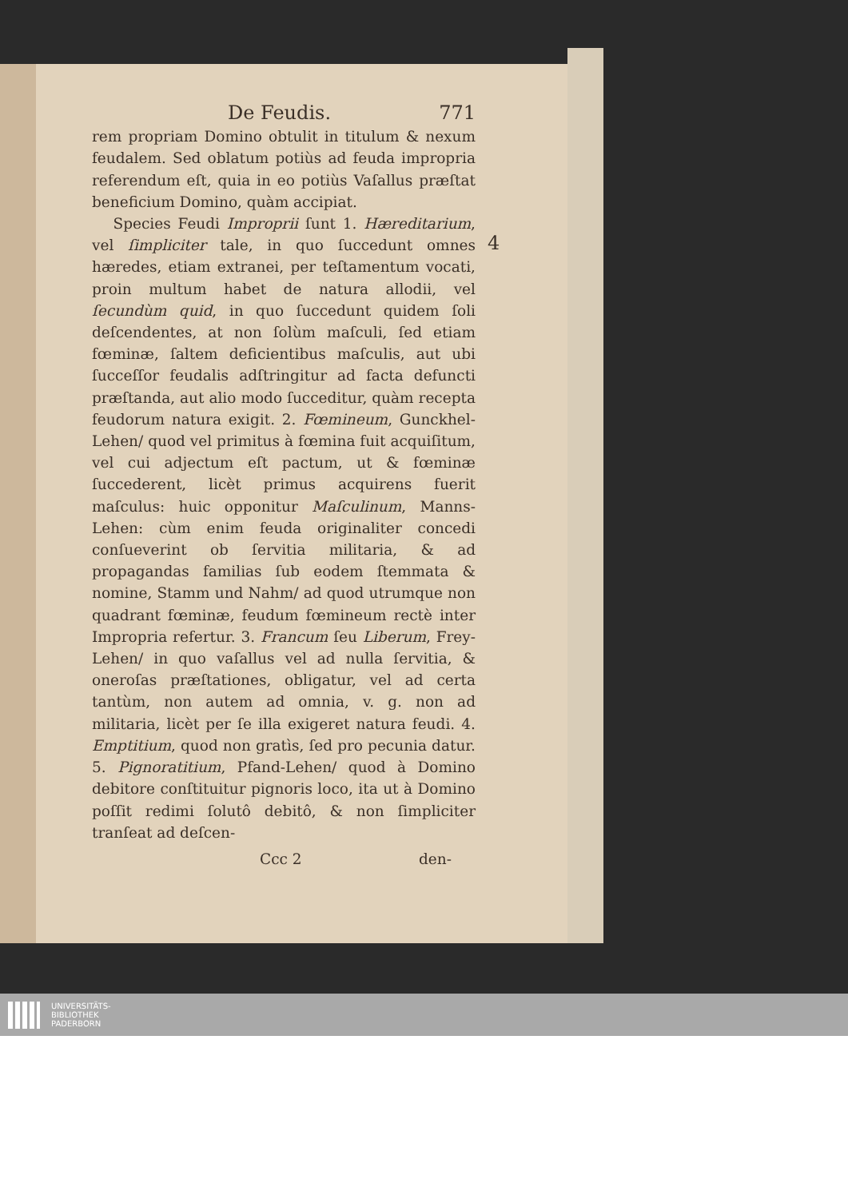De Feudis. 771
rem propriam Domino obtulit in titulum & nexum feudalem. Sed oblatum potiùs ad feuda impropria referendum eſt, quia in eo potiùs Vaſallus præſtat beneficium Domino, quàm accipiat.
Species Feudi Improprii ſunt 1. Hæreditarium, vel ſimpliciter tale, in quo ſuccedunt omnes hæredes, etiam extranei, per teſtamentum vocati, proin multum habet de natura allodii, vel ſecundùm quid, in quo ſuccedunt quidem ſoli deſcendentes, at non ſolùm maſculi, ſed etiam fœminæ, ſaltem deficientibus maſculis, aut ubi ſucceſſor feudalis adſtringitur ad facta defuncti præſtanda, aut alio modo ſucceditur, quàm recepta feudorum natura exigit. 2. Fœmineum, Gunckhel-Lehen/ quod vel primitus à fœmina fuit acquiſitum, vel cui adjectum eſt pactum, ut & fœminæ ſuccederent, licèt primus acquirens fuerit maſculus: huic opponitur Maſculinum, Manns-Lehen: cùm enim feuda originaliter concedi conſueverint ob ſervitia militaria, & ad propagandas familias ſub eodem ſtemmata & nomine, Stamm und Nahm/ ad quod utrumque non quadrant fœminæ, feudum fœmineum rectè inter Impropria refertur. 3. Francum ſeu Liberum, Frey-Lehen/ in quo vaſallus vel ad nulla ſervitia, & oneroſas præſtationes, obligatur, vel ad certa tantùm, non autem ad omnia, v. g. non ad militaria, licèt per ſe illa exigeret natura feudi. 4. Emptitium, quod non gratìs, ſed pro pecunia datur. 5. Pignoratitium, Pfand-Lehen/ quod à Domino debitore conſtituitur pignoris loco, ita ut à Domino poſſit redimi ſolutô debitô, & non ſimpliciter tranſeat ad deſcen-
Ccc 2 den-
4
UNIVERSITÄTS-
BIBLIOTHEK
PADERBORN